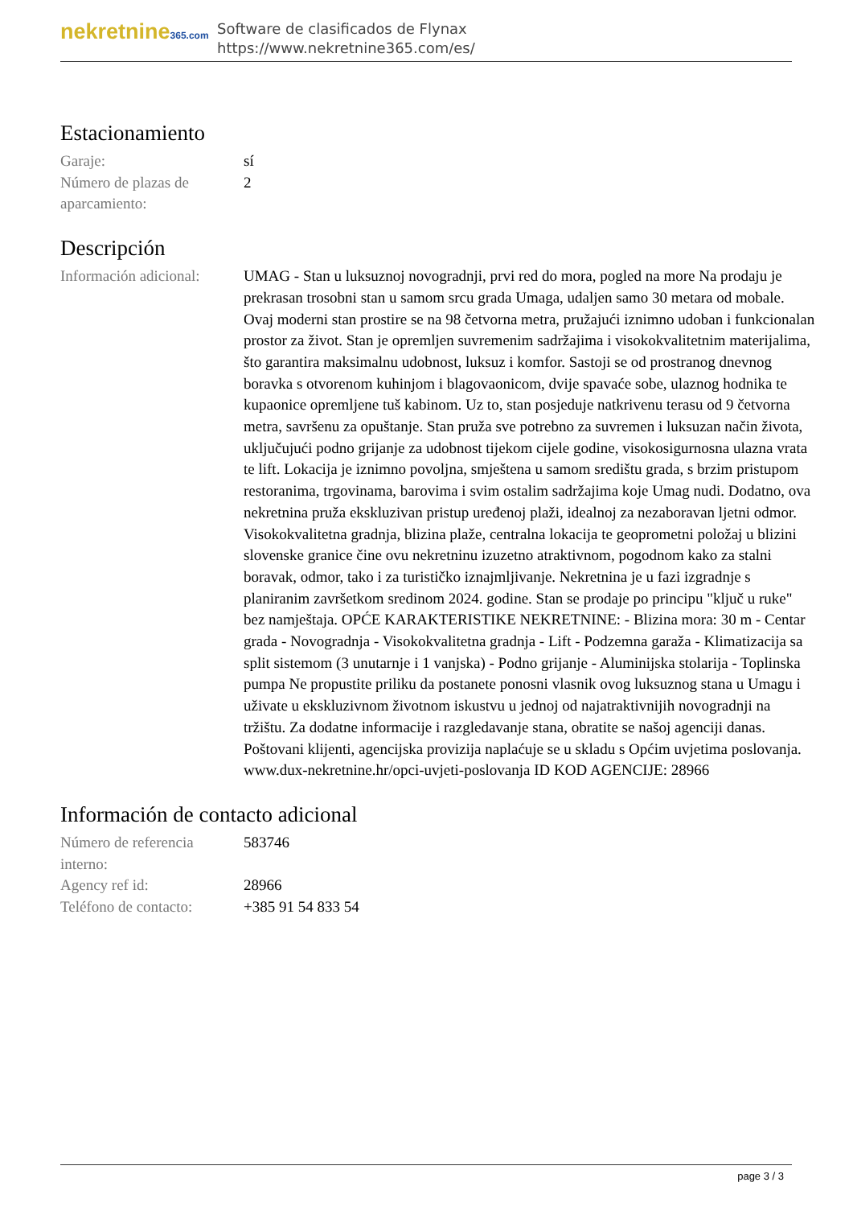nekretnine365.com
Software de clasificados de Flynax
https://www.nekretnine365.com/es/
Estacionamiento
| Garaje: | sí |
| Número de plazas de aparcamiento: | 2 |
Descripción
| Información adicional: | UMAG - Stan u luksuznoj novogradnji, prvi red do mora, pogled na more Na prodaju je prekrasan trosobni stan u samom srcu grada Umaga, udaljen samo 30 metara od mobale. Ovaj moderni stan prostire se na 98 četvorna metra, pružajući iznimno udoban i funkcionalan prostor za život. Stan je opremljen suvremenim sadržajima i visokokvalitetnim materijalima, što garantira maksimalnu udobnost, luksuz i komfor. Sastoji se od prostranog dnevnog boravka s otvorenom kuhinjom i blagovaonicom, dvije spavaće sobe, ulaznog hodnika te kupaonice opremljene tuš kabinom. Uz to, stan posjeduje natkrivenu terasu od 9 četvorna metra, savršenu za opuštanje. Stan pruža sve potrebno za suvremen i luksuzan način života, uključujući podno grijanje za udobnost tijekom cijele godine, visokosigurnosna ulazna vrata te lift. Lokacija je iznimno povoljna, smještena u samom središtu grada, s brzim pristupom restoranima, trgovinama, barovima i svim ostalim sadržajima koje Umag nudi. Dodatno, ova nekretnina pruža ekskluzivan pristup uređenoj plaži, idealnoj za nezaboravan ljetni odmor. Visokokvalitetna gradnja, blizina plaže, centralna lokacija te geoprometni položaj u blizini slovenske granice čine ovu nekretninu izuzetno atraktivnom, pogodnom kako za stalni boravak, odmor, tako i za turističko iznajmljivanje. Nekretnina je u fazi izgradnje s planiranim završetkom sredinom 2024. godine. Stan se prodaje po principu "ključ u ruke" bez namještaja. OPĆE KARAKTERISTIKE NEKRETNINE: - Blizina mora: 30 m - Centar grada - Novogradnja - Visokokvalitetna gradnja - Lift - Podzemna garaža - Klimatizacija sa split sistemom (3 unutarnje i 1 vanjska) - Podno grijanje - Aluminijska stolarija - Toplinska pumpa Ne propustite priliku da postanete ponosni vlasnik ovog luksuznog stana u Umagu i uživate u ekskluzivnom životnom iskustvu u jednoj od najatraktivnijih novogradnji na tržištu. Za dodatne informacije i razgledavanje stana, obratite se našoj agenciji danas. Poštovani klijenti, agencijska provizija naplaćuje se u skladu s Općim uvjetima poslovanja. www.dux-nekretnine.hr/opci-uvjeti-poslovanja ID KOD AGENCIJE: 28966 |
Información de contacto adicional
| Número de referencia interno: | 583746 |
| Agency ref id: | 28966 |
| Teléfono de contacto: | +385 91 54 833 54 |
page 3 / 3